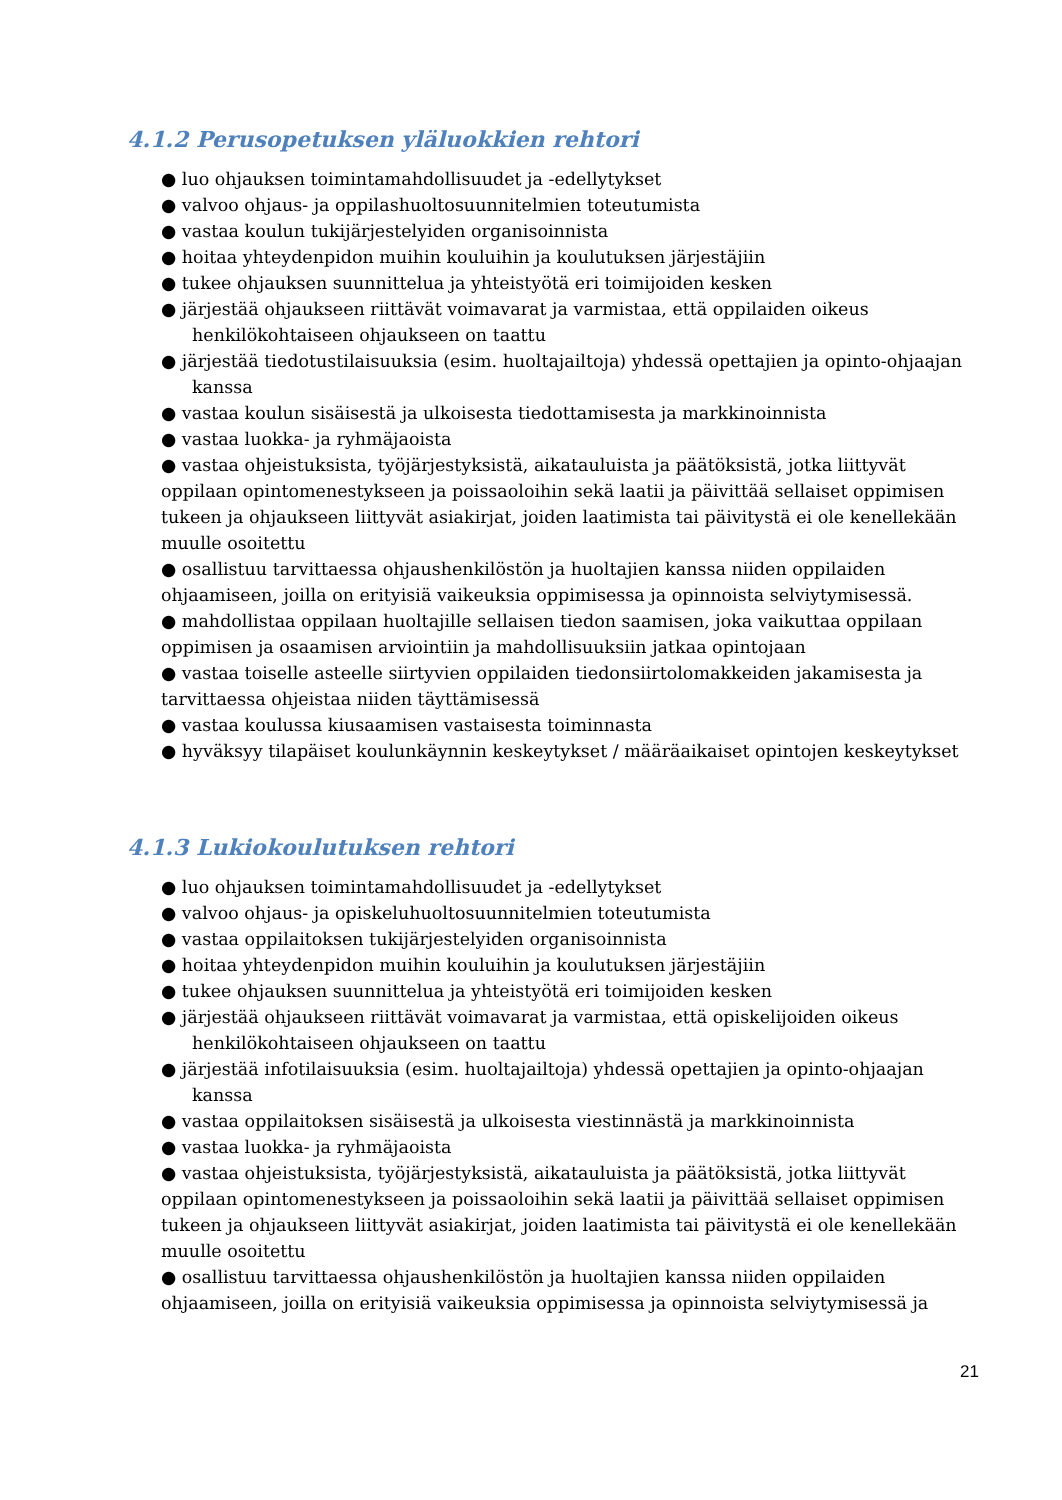4.1.2 Perusopetuksen yläluokkien rehtori
● luo ohjauksen toimintamahdollisuudet ja -edellytykset
● valvoo ohjaus- ja oppilashuoltosuunnitelmien toteutumista
● vastaa koulun tukijärjestelyiden organisoinnista
● hoitaa yhteydenpidon muihin kouluihin ja koulutuksen järjestäjiin
● tukee ohjauksen suunnittelua ja yhteistyötä eri toimijoiden kesken
● järjestää ohjaukseen riittävät voimavarat ja varmistaa, että oppilaiden oikeus henkilökohtaiseen ohjaukseen on taattu
● järjestää tiedotustilaisuuksia (esim. huoltajailtoja) yhdessä opettajien ja opinto-ohjaajan kanssa
● vastaa koulun sisäisestä ja ulkoisesta tiedottamisesta ja markkinoinnista
● vastaa luokka- ja ryhmäjaoista
● vastaa ohjeistuksista, työjärjestyksistä, aikatauluista ja päätöksistä, jotka liittyvät oppilaan opintomenestykseen ja poissaoloihin sekä laatii ja päivittää sellaiset oppimisen tukeen ja ohjaukseen liittyvät asiakirjat, joiden laatimista tai päivitystä ei ole kenellekään muulle osoitettu
● osallistuu tarvittaessa ohjaushenkilöstön ja huoltajien kanssa niiden oppilaiden ohjaamiseen, joilla on erityisiä vaikeuksia oppimisessa ja opinnoista selviytymisessä.
● mahdollistaa oppilaan huoltajille sellaisen tiedon saamisen, joka vaikuttaa oppilaan oppimisen ja osaamisen arviointiin ja mahdollisuuksiin jatkaa opintojaan
● vastaa toiselle asteelle siirtyvien oppilaiden tiedonsiirtolomakkeiden jakamisesta ja tarvittaessa ohjeistaa niiden täyttämisessä
● vastaa koulussa kiusaamisen vastaisesta toiminnasta
● hyväksyy tilapäiset koulunkäynnin keskeytykset / määräaikaiset opintojen keskeytykset
4.1.3 Lukiokoulutuksen rehtori
● luo ohjauksen toimintamahdollisuudet ja -edellytykset
● valvoo ohjaus- ja opiskeluhuoltosuunnitelmien toteutumista
● vastaa oppilaitoksen tukijärjestelyiden organisoinnista
● hoitaa yhteydenpidon muihin kouluihin ja koulutuksen järjestäjiin
● tukee ohjauksen suunnittelua ja yhteistyötä eri toimijoiden kesken
● järjestää ohjaukseen riittävät voimavarat ja varmistaa, että opiskelijoiden oikeus henkilökohtaiseen ohjaukseen on taattu
● järjestää infotilaisuuksia (esim. huoltajailtoja) yhdessä opettajien ja opinto-ohjaajan kanssa
● vastaa oppilaitoksen sisäisestä ja ulkoisesta viestinnästä ja markkinoinnista
● vastaa luokka- ja ryhmäjaoista
● vastaa ohjeistuksista, työjärjestyksistä, aikatauluista ja päätöksistä, jotka liittyvät oppilaan opintomenestykseen ja poissaoloihin sekä laatii ja päivittää sellaiset oppimisen tukeen ja ohjaukseen liittyvät asiakirjat, joiden laatimista tai päivitystä ei ole kenellekään muulle osoitettu
● osallistuu tarvittaessa ohjaushenkilöstön ja huoltajien kanssa niiden oppilaiden ohjaamiseen, joilla on erityisiä vaikeuksia oppimisessa ja opinnoista selviytymisessä ja
21